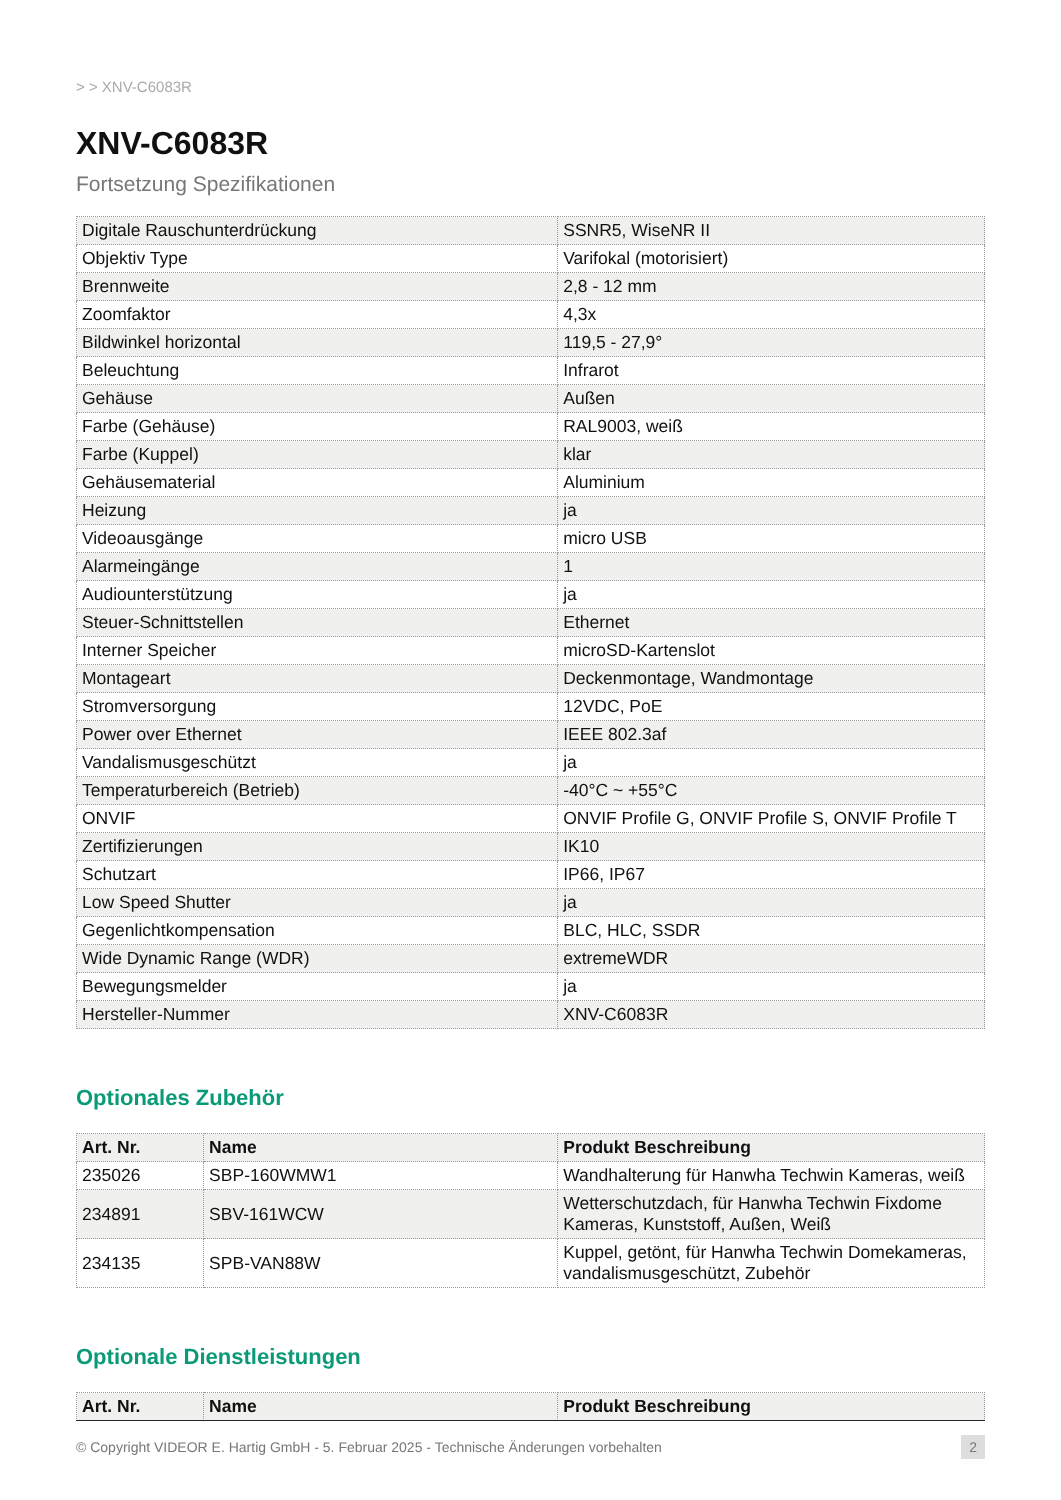> > XNV-C6083R
XNV-C6083R
Fortsetzung Spezifikationen
| Digitale Rauschunterdrückung | SSNR5, WiseNR II |
| Objektiv Type | Varifokal (motorisiert) |
| Brennweite | 2,8 - 12 mm |
| Zoomfaktor | 4,3x |
| Bildwinkel horizontal | 119,5 - 27,9° |
| Beleuchtung | Infrarot |
| Gehäuse | Außen |
| Farbe (Gehäuse) | RAL9003, weiß |
| Farbe (Kuppel) | klar |
| Gehäusematerial | Aluminium |
| Heizung | ja |
| Videoausgänge | micro USB |
| Alarmeingänge | 1 |
| Audiounterstützung | ja |
| Steuer-Schnittstellen | Ethernet |
| Interner Speicher | microSD-Kartenslot |
| Montageart | Deckenmontage, Wandmontage |
| Stromversorgung | 12VDC, PoE |
| Power over Ethernet | IEEE 802.3af |
| Vandalismusgeschützt | ja |
| Temperaturbereich (Betrieb) | -40°C ~ +55°C |
| ONVIF | ONVIF Profile G, ONVIF Profile S, ONVIF Profile T |
| Zertifizierungen | IK10 |
| Schutzart | IP66, IP67 |
| Low Speed Shutter | ja |
| Gegenlichtkompensation | BLC, HLC, SSDR |
| Wide Dynamic Range (WDR) | extremeWDR |
| Bewegungsmelder | ja |
| Hersteller-Nummer | XNV-C6083R |
Optionales Zubehör
| Art. Nr. | Name | Produkt Beschreibung |
| --- | --- | --- |
| 235026 | SBP-160WMW1 | Wandhalterung für Hanwha Techwin Kameras, weiß |
| 234891 | SBV-161WCW | Wetterschutzdach, für Hanwha Techwin Fixdome Kameras, Kunststoff, Außen, Weiß |
| 234135 | SPB-VAN88W | Kuppel, getönt, für Hanwha Techwin Domekameras, vandalismusgeschützt, Zubehör |
Optionale Dienstleistungen
| Art. Nr. | Name | Produkt Beschreibung |
| --- | --- | --- |
© Copyright VIDEOR E. Hartig GmbH - 5. Februar 2025 - Technische Änderungen vorbehalten 2